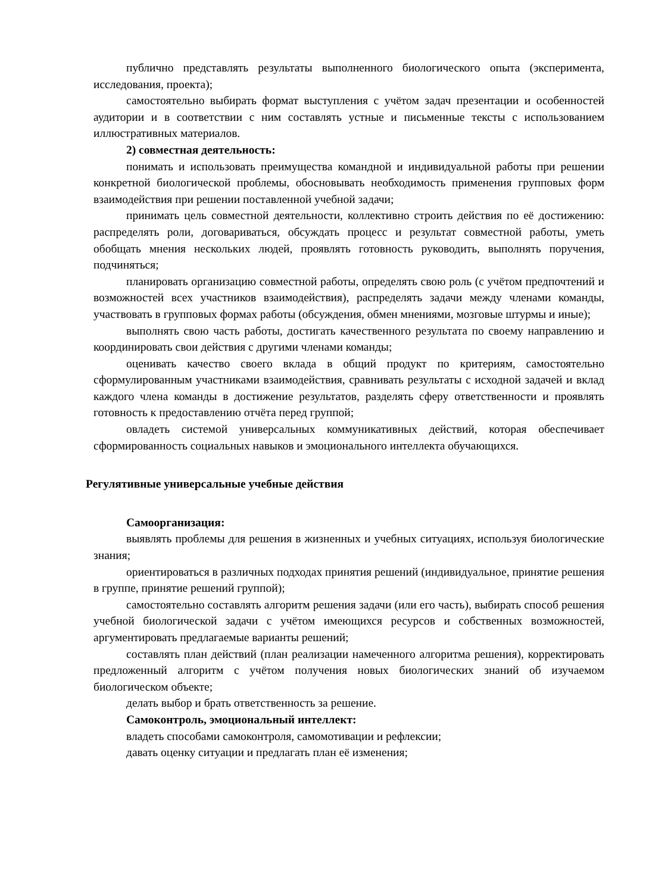публично представлять результаты выполненного биологического опыта (эксперимента, исследования, проекта);
самостоятельно выбирать формат выступления с учётом задач презентации и особенностей аудитории и в соответствии с ним составлять устные и письменные тексты с использованием иллюстративных материалов.
2) совместная деятельность:
понимать и использовать преимущества командной и индивидуальной работы при решении конкретной биологической проблемы, обосновывать необходимость применения групповых форм взаимодействия при решении поставленной учебной задачи;
принимать цель совместной деятельности, коллективно строить действия по её достижению: распределять роли, договариваться, обсуждать процесс и результат совместной работы, уметь обобщать мнения нескольких людей, проявлять готовность руководить, выполнять поручения, подчиняться;
планировать организацию совместной работы, определять свою роль (с учётом предпочтений и возможностей всех участников взаимодействия), распределять задачи между членами команды, участвовать в групповых формах работы (обсуждения, обмен мнениями, мозговые штурмы и иные);
выполнять свою часть работы, достигать качественного результата по своему направлению и координировать свои действия с другими членами команды;
оценивать качество своего вклада в общий продукт по критериям, самостоятельно сформулированным участниками взаимодействия, сравнивать результаты с исходной задачей и вклад каждого члена команды в достижение результатов, разделять сферу ответственности и проявлять готовность к предоставлению отчёта перед группой;
овладеть системой универсальных коммуникативных действий, которая обеспечивает сформированность социальных навыков и эмоционального интеллекта обучающихся.
Регулятивные универсальные учебные действия
Самоорганизация:
выявлять проблемы для решения в жизненных и учебных ситуациях, используя биологические знания;
ориентироваться в различных подходах принятия решений (индивидуальное, принятие решения в группе, принятие решений группой);
самостоятельно составлять алгоритм решения задачи (или его часть), выбирать способ решения учебной биологической задачи с учётом имеющихся ресурсов и собственных возможностей, аргументировать предлагаемые варианты решений;
составлять план действий (план реализации намеченного алгоритма решения), корректировать предложенный алгоритм с учётом получения новых биологических знаний об изучаемом биологическом объекте;
делать выбор и брать ответственность за решение.
Самоконтроль, эмоциональный интеллект:
владеть способами самоконтроля, самомотивации и рефлексии;
давать оценку ситуации и предлагать план её изменения;